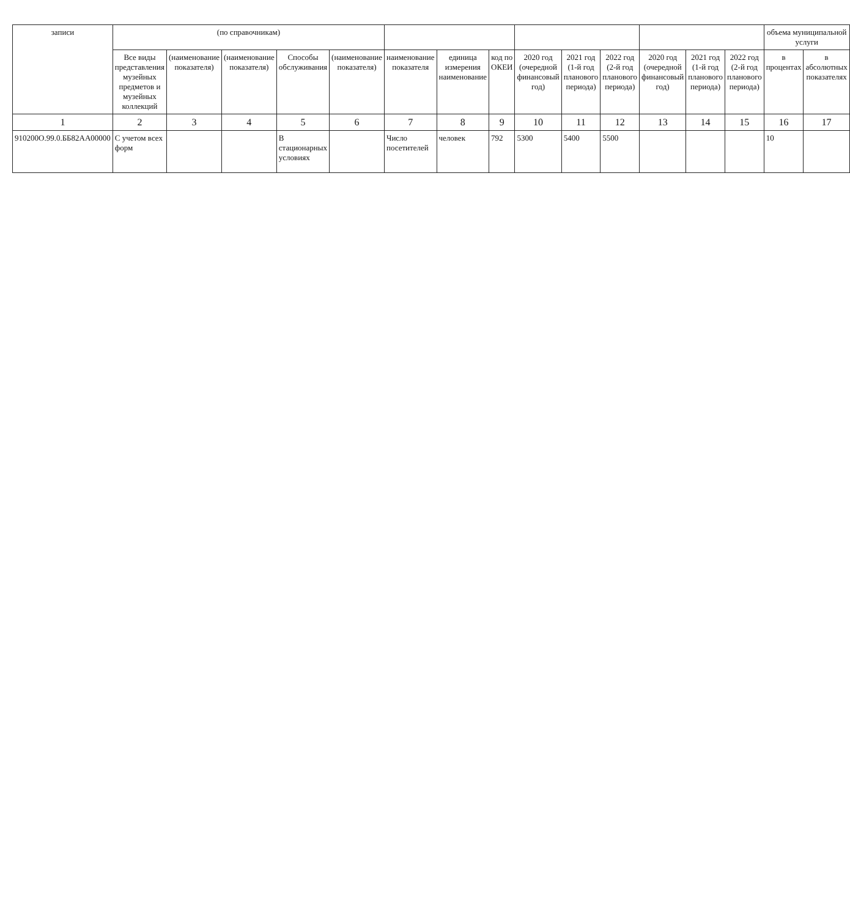| записи | (по справочникам) | | | | | | | | | | | | | | объема муниципальной услуги | |
| --- | --- | --- | --- | --- | --- | --- | --- | --- | --- | --- | --- | --- | --- | --- | --- | --- |
| | Все виды представления музейных предметов и музейных коллекций | (наименование показателя) | (наименование показателя) | Способы обслуживания | (наименование показателя) | наименование показателя | единица измерения наименование | код по ОКЕИ | 2020 год (очередной финансовый год) | 2021 год (1-й год планового периода) | 2022 год (2-й год планового периода) | 2020 год (очередной финансовый год) | 2021 год (1-й год планового периода) | 2022 год (2-й год планового периода) | в процентах | в абсолютных показателях |
| 1 | 2 | 3 | 4 | 5 | 6 | 7 | 8 | 9 | 10 | 11 | 12 | 13 | 14 | 15 | 16 | 17 |
| 910200О.99.0.ББ82АА00000 | С учетом всех форм | | | В стационарных условиях | | Число посетителей | человек | 792 | 5300 | 5400 | 5500 | | | | 10 | |